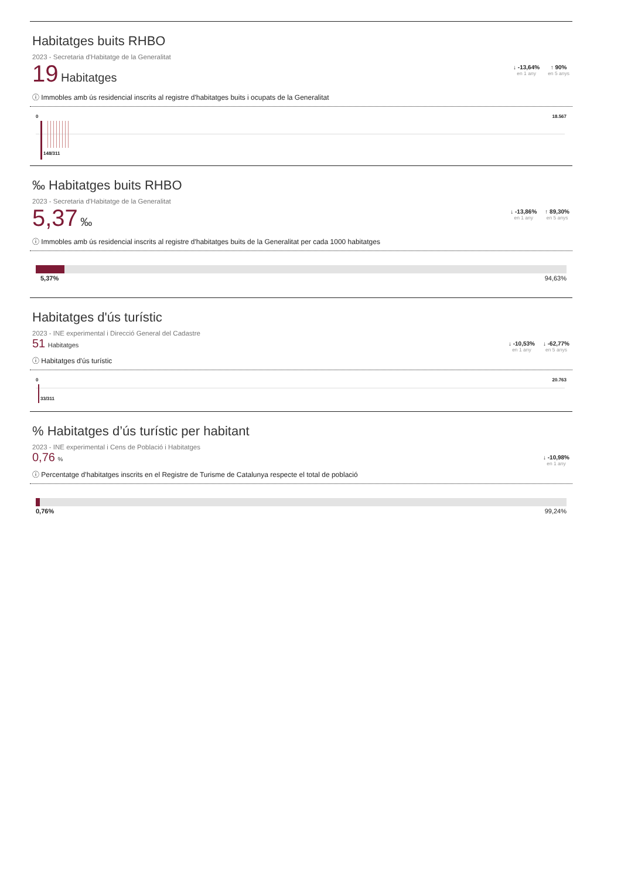↓ -13,64%
en 1 any
↑ 90%
en 5 anys
Habitatges buits RHBO
2023 - Secretaria d'Habitatge de la Generalitat
19 Habitatges
ⓘ Immobles amb ús residencial inscrits al registre d'habitatges buits i ocupats de la Generalitat
0 18.567
148/311
↓ -13,86%
en 1 any
↑ 89,30%
en 5 anys
‰ Habitatges buits RHBO
2023 - Secretaria d'Habitatge de la Generalitat
5,37 ‰
ⓘ Immobles amb ús residencial inscrits al registre d'habitatges buits de la Generalitat per cada 1000 habitatges
5,37% 94,63%
↓ -10,53%
en 1 any
↓ -62,77%
en 5 anys
Habitatges d'ús turístic
2023 - INE experimental i Direcció General del Cadastre
51 Habitatges
ⓘ Habitatges d'ús turístic
0 20.763
33/311
↓ -10,98%
en 1 any
% Habitatges d’ús turístic per habitant
2023 - INE experimental i Cens de Població i Habitatges
0,76 %
ⓘ Percentatge d’habitatges inscrits en el Registre de Turisme de Catalunya respecte el total de població
0,76% 99,24%